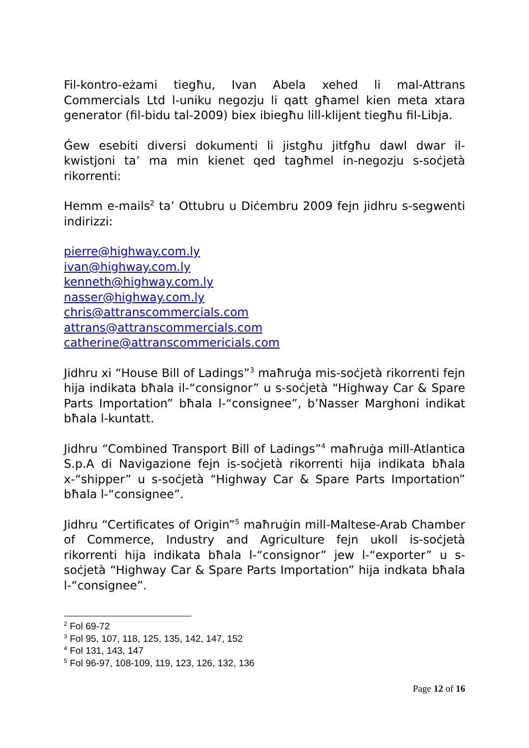Fil-kontro-eżami tiegħu, Ivan Abela xehed li mal-Attrans Commercials Ltd l-uniku negozju li qatt għamel kien meta xtara generator (fil-bidu tal-2009) biex ibiegħu lill-klijent tiegħu fil-Libja.
Ġew esebiti diversi dokumenti li jistgħu jitfgħu dawl dwar il-kwistjoni ta’ ma min kienet qed tagħmel in-negozju s-soċjetà rikorrenti:
Hemm e-mails<sup>2</sup> ta’ Ottubru u Diċembru 2009 fejn jidhru s-segwenti indirizzi:
pierre@highway.com.ly
ivan@highway.com.ly
kenneth@highway.com.ly
nasser@highway.com.ly
chris@attranscommercials.com
attrans@attranscommercials.com
catherine@attranscommericials.com
Jidhru xi “House Bill of Ladings”<sup>3</sup> maħruġa mis-soċjetà rikorrenti fejn hija indikata bħala il-“consignor” u s-soċjetà “Highway Car & Spare Parts Importation” bħala l-“consignee”, b’Nasser Marghoni indikat bħala l-kuntatt.
Jidhru “Combined Transport Bill of Ladings”<sup>4</sup> maħruġa mill-Atlantica S.p.A di Navigazione fejn is-soċjetà rikorrenti hija indikata bħala x-“shipper” u s-soċjetà “Highway Car & Spare Parts Importation” bħala l-“consignee”.
Jidhru “Certificates of Origin”<sup>5</sup> maħruġin mill-Maltese-Arab Chamber of Commerce, Industry and Agriculture fejn ukoll is-soċjetà rikorrenti hija indikata bħala l-“consignor” jew l-“exporter” u s-soċjetà “Highway Car & Spare Parts Importation” hija indkata bħala l-“consignee”.
<sup>2</sup> Fol 69-72
<sup>3</sup> Fol 95, 107, 118, 125, 135, 142, 147, 152
<sup>4</sup> Fol 131, 143, 147
<sup>5</sup> Fol 96-97, 108-109, 119, 123, 126, 132, 136
Page 12 of 16